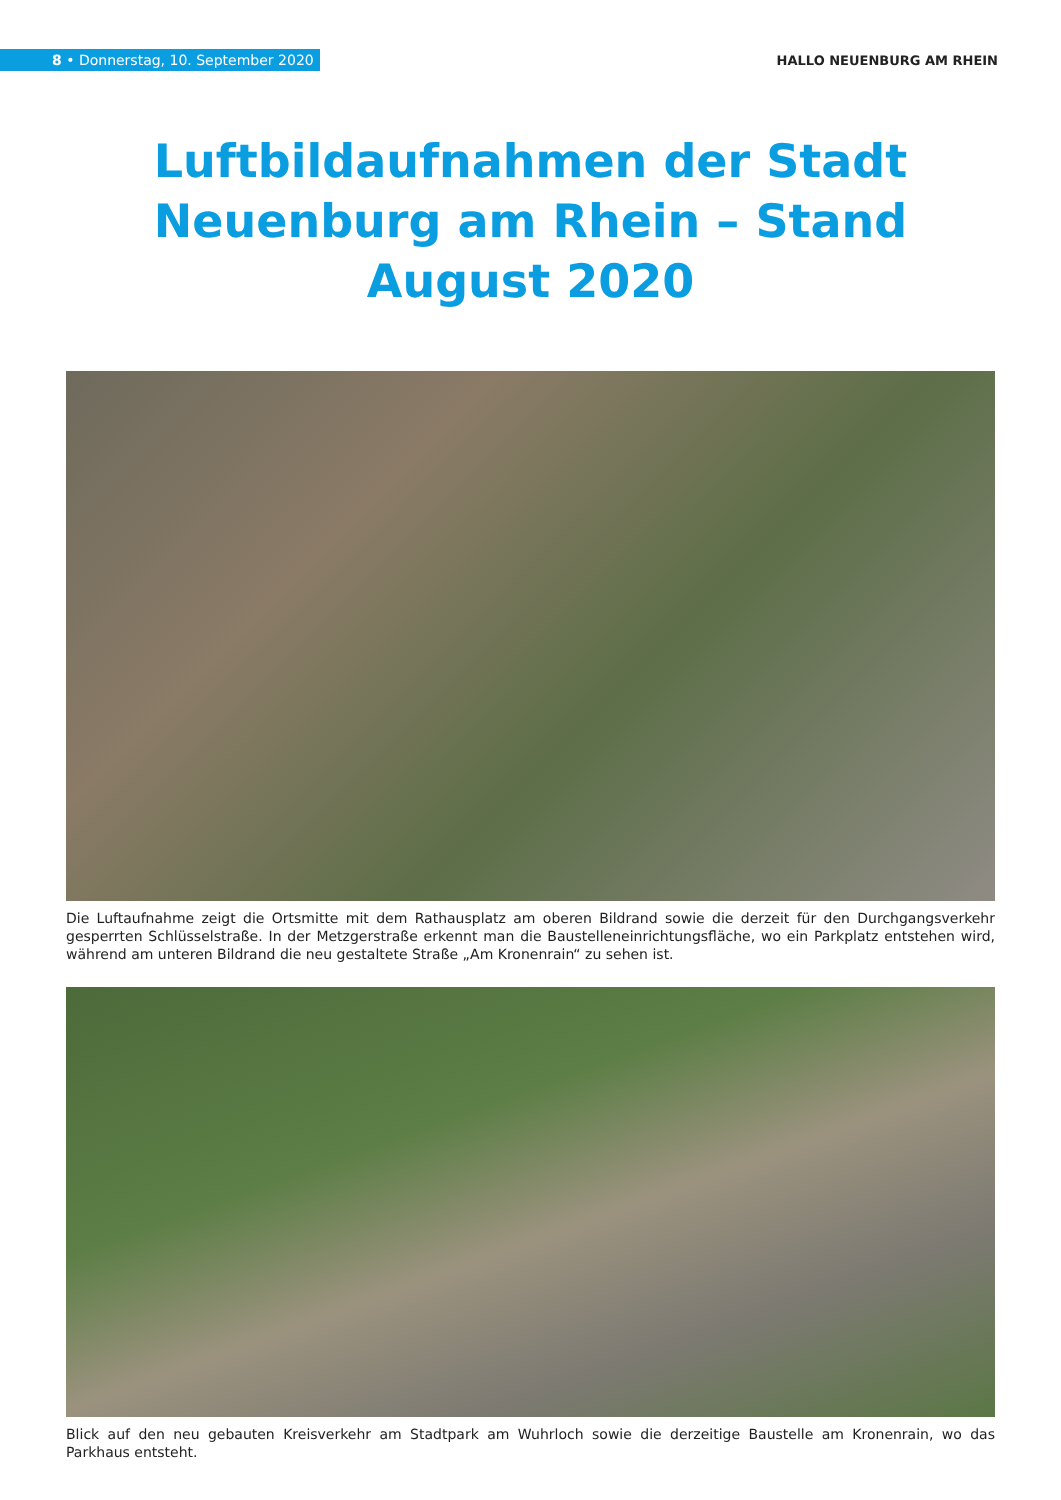8 • Donnerstag, 10. September 2020
HALLO NEUENBURG AM RHEIN
Luftbildaufnahmen der Stadt Neuenburg am Rhein – Stand August 2020
Die Luftaufnahme zeigt die Ortsmitte mit dem Rathausplatz am oberen Bildrand sowie die derzeit für den Durchgangsverkehr gesperrten Schlüsselstraße. In der Metzgerstraße erkennt man die Baustelleneinrichtungsfläche, wo ein Parkplatz entstehen wird, während am unteren Bildrand die neu gestaltete Straße „Am Kronenrain“ zu sehen ist.
Blick auf den neu gebauten Kreisverkehr am Stadtpark am Wuhrloch sowie die derzeitige Baustelle am Kronenrain, wo das Parkhaus entsteht.